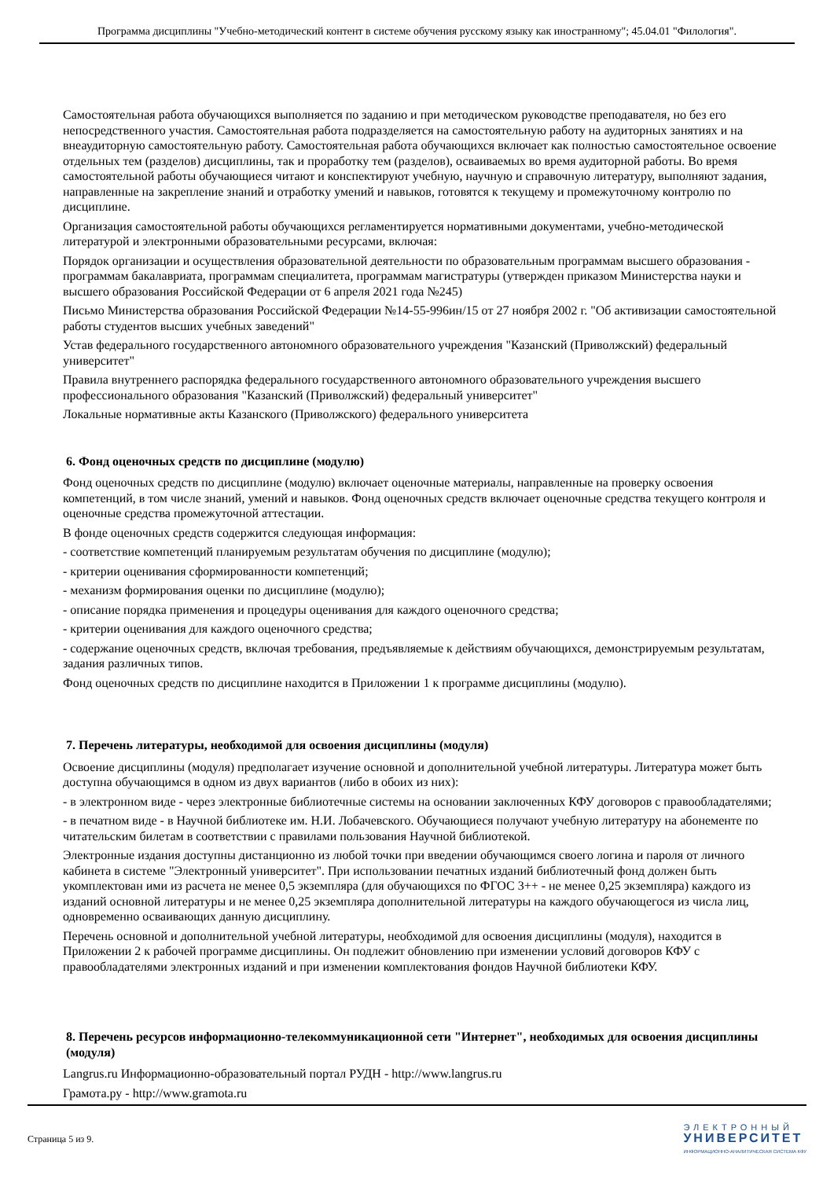Программа дисциплины "Учебно-методический контент в системе обучения русскому языку как иностранному"; 45.04.01 "Филология".
Самостоятельная работа обучающихся выполняется по заданию и при методическом руководстве преподавателя, но без его непосредственного участия. Самостоятельная работа подразделяется на самостоятельную работу на аудиторных занятиях и на внеаудиторную самостоятельную работу. Самостоятельная работа обучающихся включает как полностью самостоятельное освоение отдельных тем (разделов) дисциплины, так и проработку тем (разделов), осваиваемых во время аудиторной работы. Во время самостоятельной работы обучающиеся читают и конспектируют учебную, научную и справочную литературу, выполняют задания, направленные на закрепление знаний и отработку умений и навыков, готовятся к текущему и промежуточному контролю по дисциплине.
Организация самостоятельной работы обучающихся регламентируется нормативными документами, учебно-методической литературой и электронными образовательными ресурсами, включая:
Порядок организации и осуществления образовательной деятельности по образовательным программам высшего образования - программам бакалавриата, программам специалитета, программам магистратуры (утвержден приказом Министерства науки и высшего образования Российской Федерации от 6 апреля 2021 года №245)
Письмо Министерства образования Российской Федерации №14-55-996ин/15 от 27 ноября 2002 г. "Об активизации самостоятельной работы студентов высших учебных заведений"
Устав федерального государственного автономного образовательного учреждения "Казанский (Приволжский) федеральный университет"
Правила внутреннего распорядка федерального государственного автономного образовательного учреждения высшего профессионального образования "Казанский (Приволжский) федеральный университет"
Локальные нормативные акты Казанского (Приволжского) федерального университета
6. Фонд оценочных средств по дисциплине (модулю)
Фонд оценочных средств по дисциплине (модулю) включает оценочные материалы, направленные на проверку освоения компетенций, в том числе знаний, умений и навыков. Фонд оценочных средств включает оценочные средства текущего контроля и оценочные средства промежуточной аттестации.
В фонде оценочных средств содержится следующая информация:
- соответствие компетенций планируемым результатам обучения по дисциплине (модулю);
- критерии оценивания сформированности компетенций;
- механизм формирования оценки по дисциплине (модулю);
- описание порядка применения и процедуры оценивания для каждого оценочного средства;
- критерии оценивания для каждого оценочного средства;
- содержание оценочных средств, включая требования, предъявляемые к действиям обучающихся, демонстрируемым результатам, задания различных типов.
Фонд оценочных средств по дисциплине находится в Приложении 1 к программе дисциплины (модулю).
7. Перечень литературы, необходимой для освоения дисциплины (модуля)
Освоение дисциплины (модуля) предполагает изучение основной и дополнительной учебной литературы. Литература может быть доступна обучающимся в одном из двух вариантов (либо в обоих из них):
- в электронном виде - через электронные библиотечные системы на основании заключенных КФУ договоров с правообладателями;
- в печатном виде - в Научной библиотеке им. Н.И. Лобачевского. Обучающиеся получают учебную литературу на абонементе по читательским билетам в соответствии с правилами пользования Научной библиотекой.
Электронные издания доступны дистанционно из любой точки при введении обучающимся своего логина и пароля от личного кабинета в системе "Электронный университет". При использовании печатных изданий библиотечный фонд должен быть укомплектован ими из расчета не менее 0,5 экземпляра (для обучающихся по ФГОС 3++ - не менее 0,25 экземпляра) каждого из изданий основной литературы и не менее 0,25 экземпляра дополнительной литературы на каждого обучающегося из числа лиц, одновременно осваивающих данную дисциплину.
Перечень основной и дополнительной учебной литературы, необходимой для освоения дисциплины (модуля), находится в Приложении 2 к рабочей программе дисциплины. Он подлежит обновлению при изменении условий договоров КФУ с правообладателями электронных изданий и при изменении комплектования фондов Научной библиотеки КФУ.
8. Перечень ресурсов информационно-телекоммуникационной сети "Интернет", необходимых для освоения дисциплины (модуля)
Langrus.ru Информационно-образовательный портал РУДН - http://www.langrus.ru
Грамота.ру - http://www.gramota.ru
Страница 5 из 9.
ЭЛЕКТРОННЫЙ
УНИВЕРСИТЕТ
ИНФОРМАЦИОННО-АНАЛИТИЧЕСКАЯ СИСТЕМА КФУ